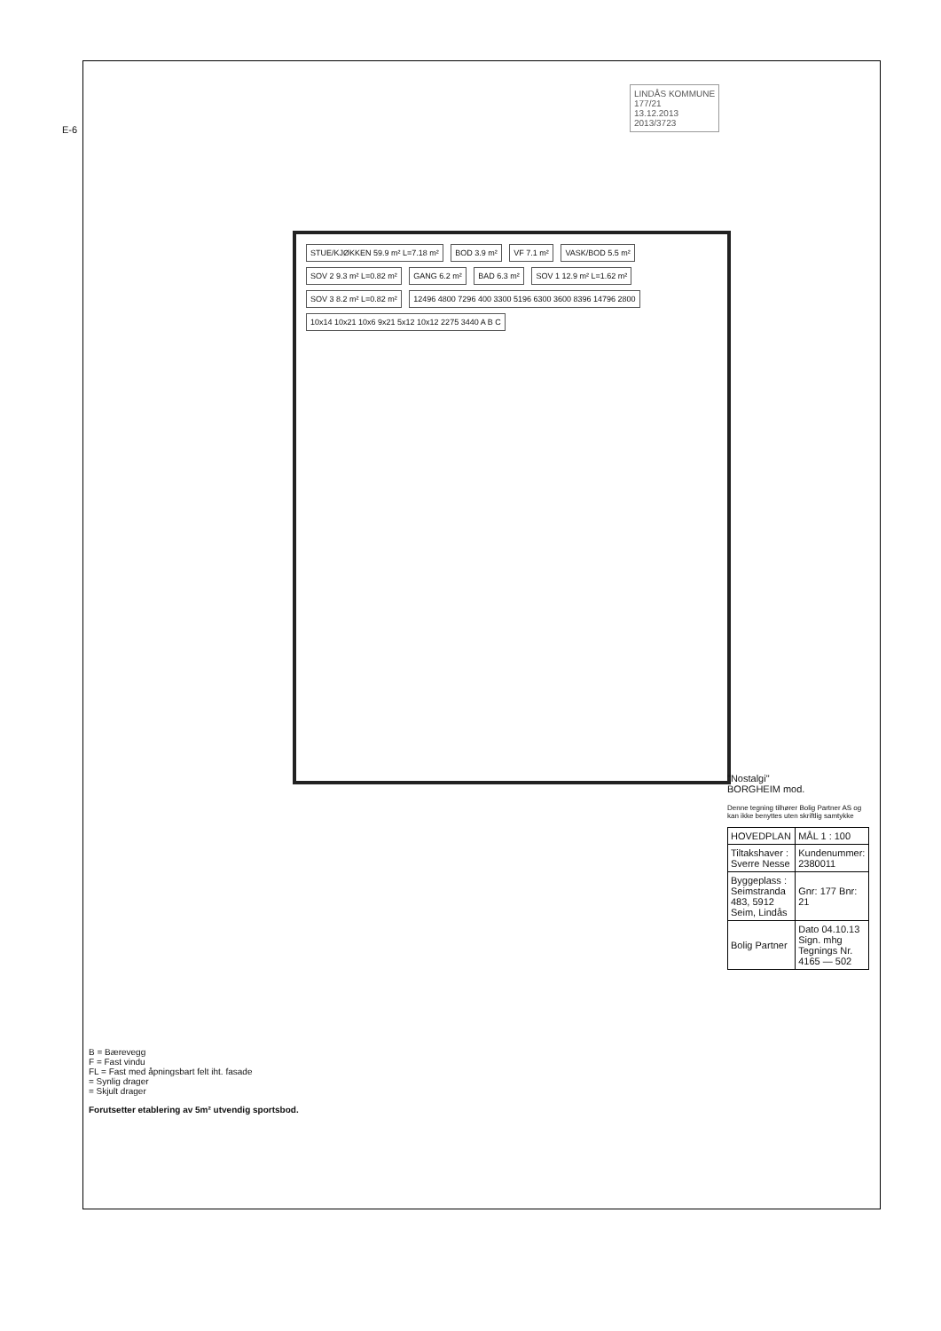E-6
LINDÅS KOMMUNE
177/21
13.12.2013
2013/3723
STUE/KJØKKEN 59.9 m² L=7.18 m² BOD 3.9 m² VF 7.1 m² VASK/BOD 5.5 m² SOV 2 9.3 m² L=0.82 m² GANG 6.2 m² BAD 6.3 m² SOV 1 12.9 m² L=1.62 m² SOV 3 8.2 m² L=0.82 m²
12496 4800 7296 400 3300 5196 6300 3600 8396 14796 2800
10x14 10x21 10x6 9x21 5x12 10x12 2275 3440 A B C
"Nostalgi"
BORGHEIM mod.
Denne tegning tilhører Bolig Partner AS og kan ikke benyttes uten skriftlig samtykke
| HOVEDPLAN | MÅL 1 : 100 |
| Tiltakshaver : Sverre Nesse | Kundenummer: 2380011 |
| Byggeplass : Seimstranda 483, 5912 Seim, Lindås | Gnr: 177 Bnr: 21 |
| Bolig Partner | Dato 04.10.13 Sign. mhg Tegnings Nr. 4165 — 502 |
B = Bærevegg
F = Fast vindu
FL = Fast med åpningsbart felt iht. fasade
= Synlig drager
= Skjult drager
Forutsetter etablering av 5m² utvendig sportsbod.